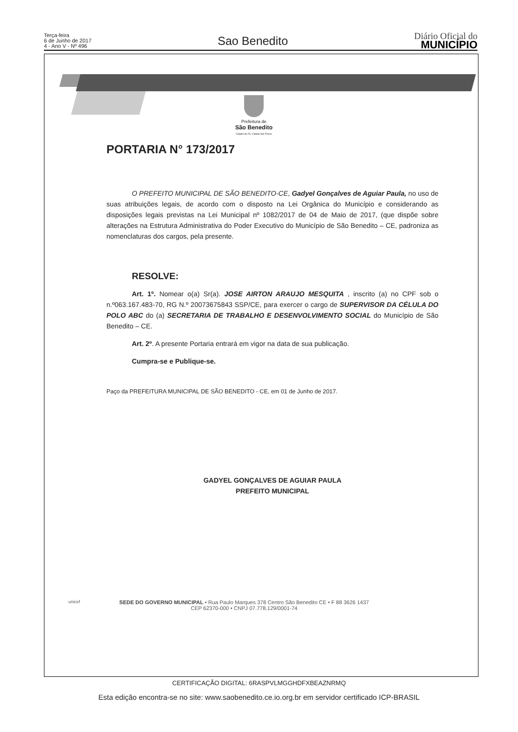Terça-feira
6 de Junho de 2017
4 - Ano V - Nº 496
Sao Benedito
Diário Oficial do
MUNICÍPIO
Prefeitura de
São Benedito
Cidade da Fé, Cidade das Flores
PORTARIA N° 173/2017
O PREFEITO MUNICIPAL DE SÃO BENEDITO-CE, Gadyel Gonçalves de Aguiar Paula, no uso de suas atribuições legais, de acordo com o disposto na Lei Orgânica do Município e considerando as disposições legais previstas na Lei Municipal nº 1082/2017 de 04 de Maio de 2017, (que dispõe sobre alterações na Estrutura Administrativa do Poder Executivo do Município de São Benedito – CE, padroniza as nomenclaturas dos cargos, pela presente.
RESOLVE:
Art. 1º. Nomear o(a) Sr(a). JOSE AIRTON ARAUJO MESQUITA , inscrito (a) no CPF sob o n.º063.167.483-70, RG N.º 20073675843 SSP/CE, para exercer o cargo de SUPERVISOR DA CÉLULA DO POLO ABC do (a) SECRETARIA DE TRABALHO E DESENVOLVIMENTO SOCIAL do Município de São Benedito – CE.
Art. 2º. A presente Portaria entrará em vigor na data de sua publicação.
Cumpra-se e Publique-se.
Paço da PREFEITURA MUNICIPAL DE SÃO BENEDITO - CE, em 01 de Junho de 2017.
GADYEL GONÇALVES DE AGUIAR PAULA
PREFEITO MUNICIPAL
SEDE DO GOVERNO MUNICIPAL • Rua Paulo Marques 378 Centro São Benedito CE • F 88 3626 1437
CEP 62370-000 • CNPJ 07.778.129/0001-74
unicef
CERTIFICAÇÃO DIGITAL: 6RASPVLMGGHDFXBEAZNRMQ
Esta edição encontra-se no site: www.saobenedito.ce.io.org.br em servidor certificado ICP-BRASIL